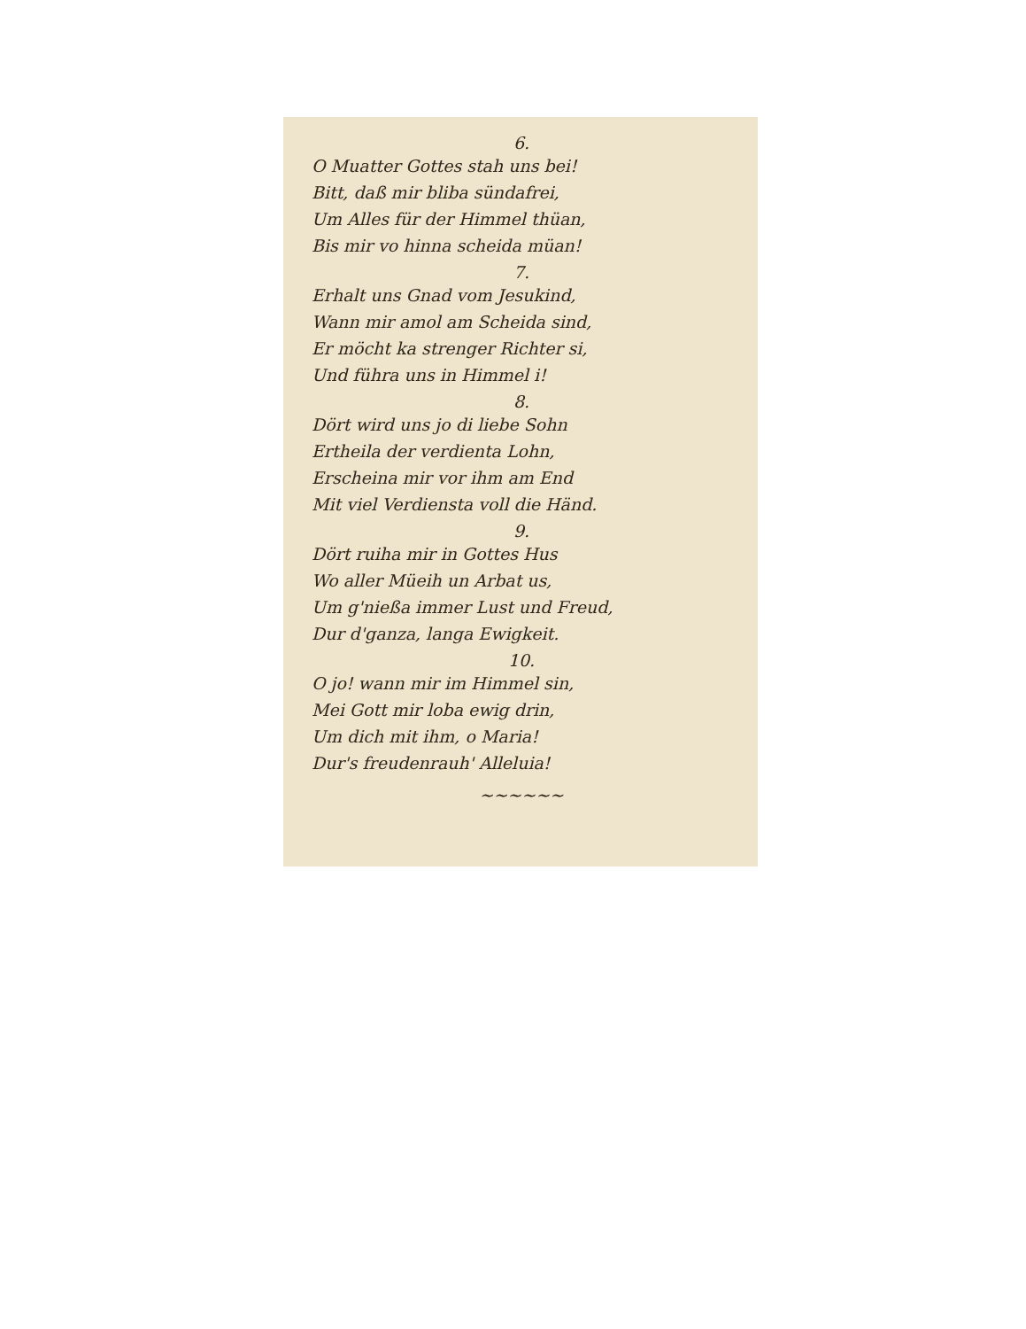6.
O Muatter Gottes stah uns bei!
Bitt, daß mir bliba sündafrei,
Um Alles für der Himmel thüan,
Bis mir vo hinna scheida müan!
7.
Erhalt uns Gnad vom Jesukind,
Wann mir amol am Scheida sind,
Er möcht ka strenger Richter si,
Und führa uns in Himmel i!
8.
Dört wird uns jo di liebe Sohn
Ertheila der verdienta Lohn,
Erscheina mir vor ihm am End
Mit viel Verdiensta voll die Händ.
9.
Dört ruiha mir in Gottes Hus
Wo aller Müeih un Arbat us,
Um g'nießa immer Lust und Freud,
Dur d'ganza, langa Ewigkeit.
10.
O jo! wann mir im Himmel sin,
Mei Gott mir loba ewig drin,
Um dich mit ihm, o Maria!
Dur's freudenrauh' Alleluia!
~~~~~~